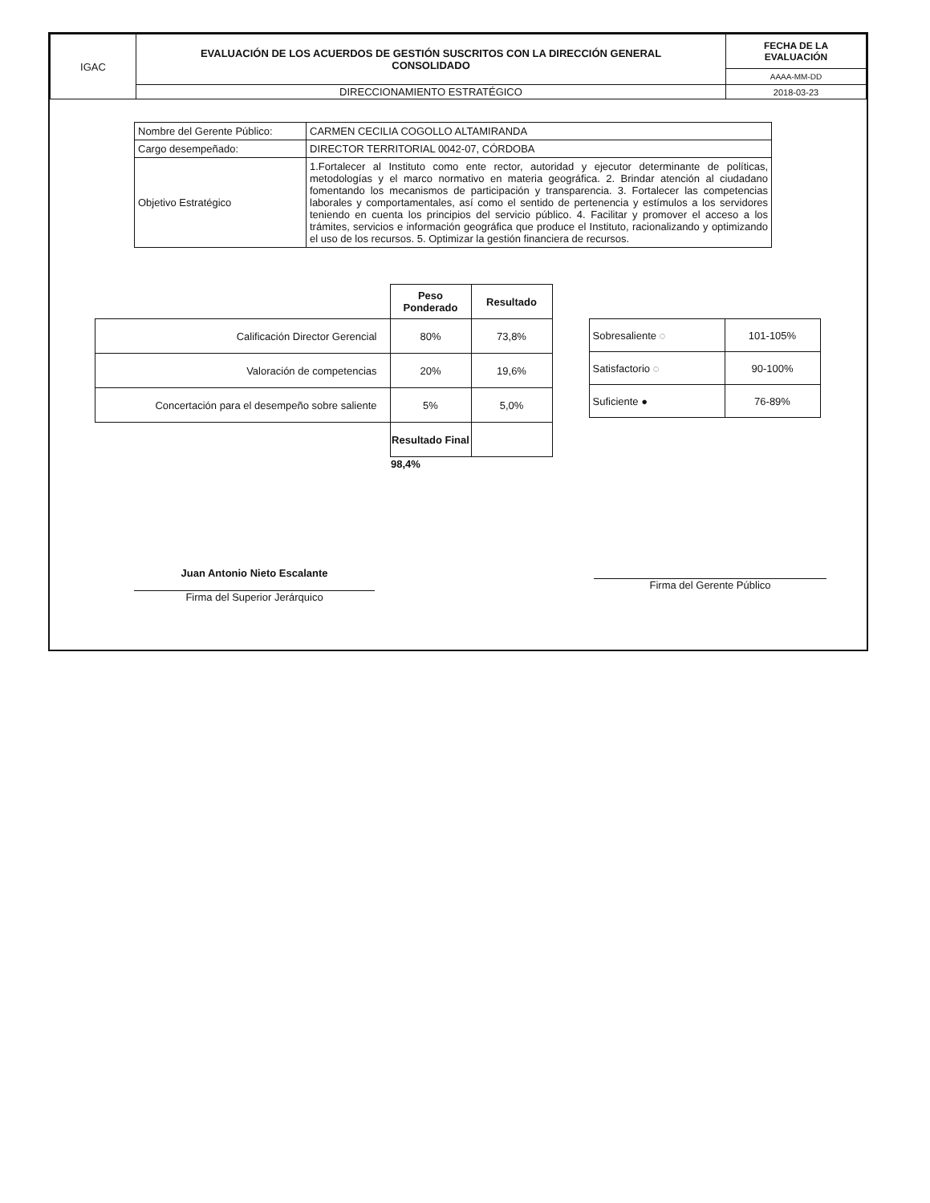| IGAC | EVALUACIÓN DE LOS ACUERDOS DE GESTIÓN SUSCRITOS CON LA DIRECCIÓN GENERAL CONSOLIDADO | FECHA DE LA EVALUACIÓN |
| | | AAAA-MM-DD |
| | DIRECCIONAMIENTO ESTRATÉGICO | 2018-03-23 |
| Nombre del Gerente Público: | CARMEN CECILIA COGOLLO ALTAMIRANDA |
| Cargo desempeñado: | DIRECTOR TERRITORIAL 0042-07, CÓRDOBA |
| Objetivo Estratégico | 1.Fortalecer al Instituto como ente rector, autoridad y ejecutor determinante de políticas, metodologías y el marco normativo en materia geográfica. 2. Brindar atención al ciudadano fomentando los mecanismos de participación y transparencia. 3. Fortalecer las competencias laborales y comportamentales, así como el sentido de pertenencia y estímulos a los servidores teniendo en cuenta los principios del servicio público. 4. Facilitar y promover el acceso a los trámites, servicios e información geográfica que produce el Instituto, racionalizando y optimizando el uso de los recursos. 5. Optimizar la gestión financiera de recursos. |
| | Peso Ponderado | Resultado |
| Calificación Director Gerencial | 80% | 73,8% |
| Valoración de competencias | 20% | 19,6% |
| Concertación para el desempeño sobre saliente | 5% | 5,0% |
| | Resultado Final | |
| | 98,4% | |
| Sobresaliente ◌ | 101-105% |
| Satisfactorio ◌ | 90-100% |
| Suficiente ● | 76-89% |
Juan Antonio Nieto Escalante
Firma del Gerente Público
Firma del Superior Jerárquico